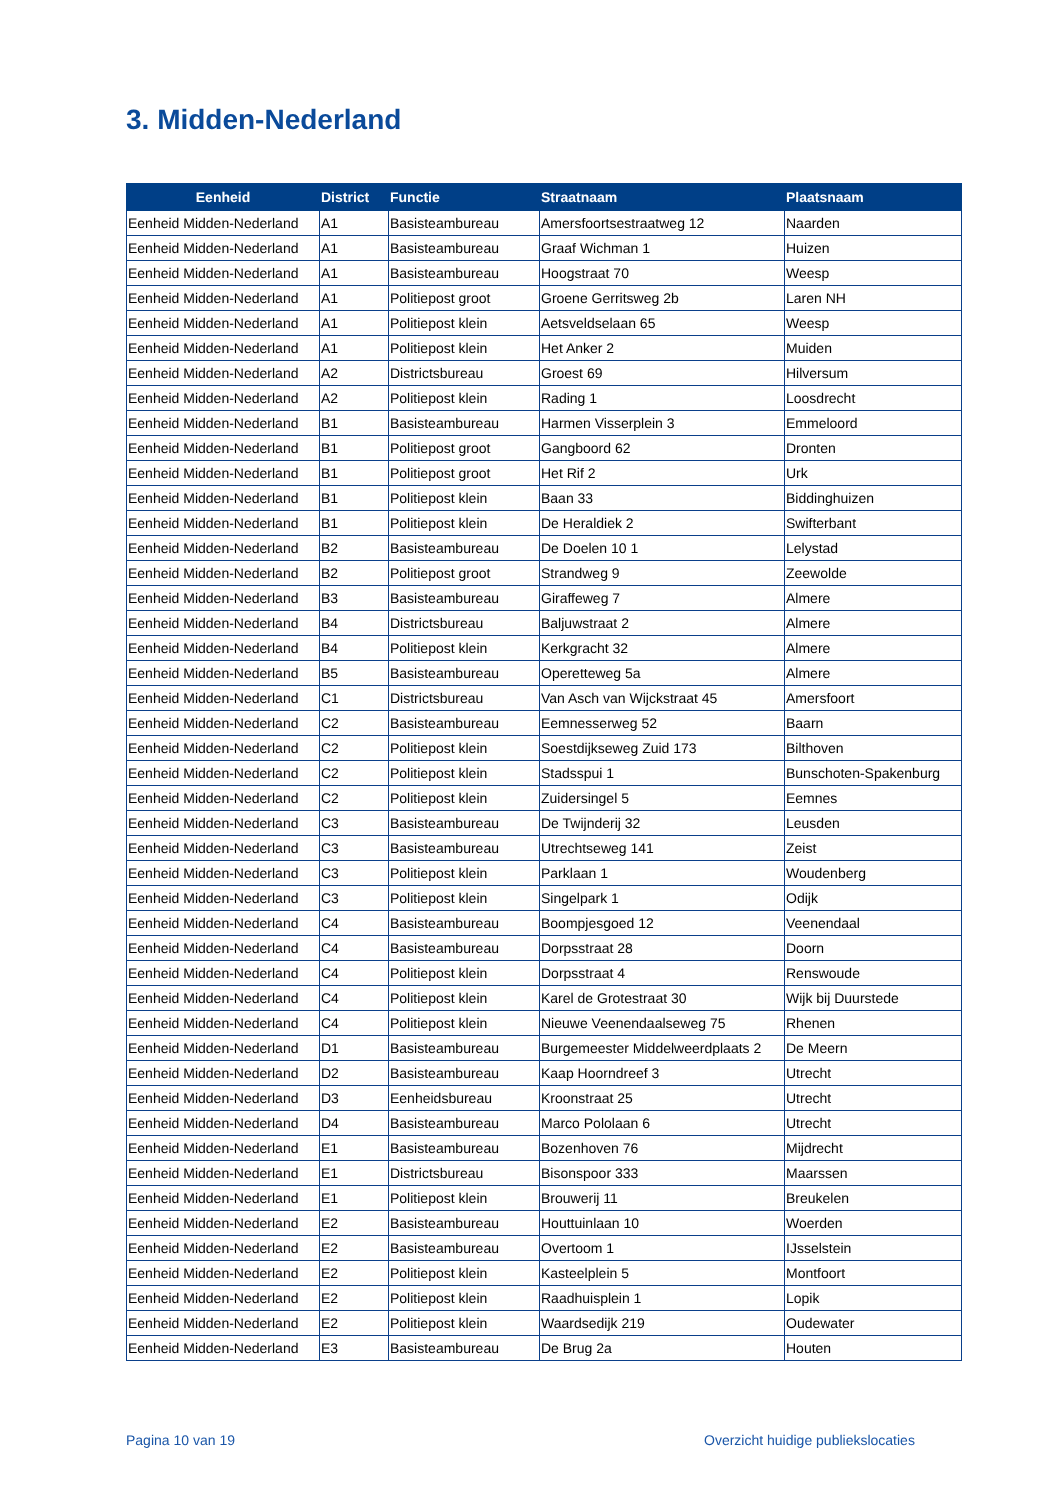3. Midden-Nederland
| Eenheid | District | Functie | Straatnaam | Plaatsnaam |
| --- | --- | --- | --- | --- |
| Eenheid Midden-Nederland | A1 | Basisteambureau | Amersfoortsestraatweg 12 | Naarden |
| Eenheid Midden-Nederland | A1 | Basisteambureau | Graaf Wichman 1 | Huizen |
| Eenheid Midden-Nederland | A1 | Basisteambureau | Hoogstraat 70 | Weesp |
| Eenheid Midden-Nederland | A1 | Politiepost groot | Groene Gerritsweg 2b | Laren NH |
| Eenheid Midden-Nederland | A1 | Politiepost klein | Aetsveldselaan 65 | Weesp |
| Eenheid Midden-Nederland | A1 | Politiepost klein | Het Anker 2 | Muiden |
| Eenheid Midden-Nederland | A2 | Districtsbureau | Groest 69 | Hilversum |
| Eenheid Midden-Nederland | A2 | Politiepost klein | Rading 1 | Loosdrecht |
| Eenheid Midden-Nederland | B1 | Basisteambureau | Harmen Visserplein 3 | Emmeloord |
| Eenheid Midden-Nederland | B1 | Politiepost groot | Gangboord 62 | Dronten |
| Eenheid Midden-Nederland | B1 | Politiepost groot | Het Rif 2 | Urk |
| Eenheid Midden-Nederland | B1 | Politiepost klein | Baan 33 | Biddinghuizen |
| Eenheid Midden-Nederland | B1 | Politiepost klein | De Heraldiek 2 | Swifterbant |
| Eenheid Midden-Nederland | B2 | Basisteambureau | De Doelen 10 1 | Lelystad |
| Eenheid Midden-Nederland | B2 | Politiepost groot | Strandweg 9 | Zeewolde |
| Eenheid Midden-Nederland | B3 | Basisteambureau | Giraffeweg 7 | Almere |
| Eenheid Midden-Nederland | B4 | Districtsbureau | Baljuwstraat 2 | Almere |
| Eenheid Midden-Nederland | B4 | Politiepost klein | Kerkgracht 32 | Almere |
| Eenheid Midden-Nederland | B5 | Basisteambureau | Operetteweg 5a | Almere |
| Eenheid Midden-Nederland | C1 | Districtsbureau | Van Asch van Wijckstraat 45 | Amersfoort |
| Eenheid Midden-Nederland | C2 | Basisteambureau | Eemnesserweg 52 | Baarn |
| Eenheid Midden-Nederland | C2 | Politiepost klein | Soestdijkseweg Zuid 173 | Bilthoven |
| Eenheid Midden-Nederland | C2 | Politiepost klein | Stadsspui 1 | Bunschoten-Spakenburg |
| Eenheid Midden-Nederland | C2 | Politiepost klein | Zuidersingel 5 | Eemnes |
| Eenheid Midden-Nederland | C3 | Basisteambureau | De Twijnderij 32 | Leusden |
| Eenheid Midden-Nederland | C3 | Basisteambureau | Utrechtseweg 141 | Zeist |
| Eenheid Midden-Nederland | C3 | Politiepost klein | Parklaan 1 | Woudenberg |
| Eenheid Midden-Nederland | C3 | Politiepost klein | Singelpark 1 | Odijk |
| Eenheid Midden-Nederland | C4 | Basisteambureau | Boompjesgoed 12 | Veenendaal |
| Eenheid Midden-Nederland | C4 | Basisteambureau | Dorpsstraat 28 | Doorn |
| Eenheid Midden-Nederland | C4 | Politiepost klein | Dorpsstraat 4 | Renswoude |
| Eenheid Midden-Nederland | C4 | Politiepost klein | Karel de Grotestraat 30 | Wijk bij Duurstede |
| Eenheid Midden-Nederland | C4 | Politiepost klein | Nieuwe Veenendaalseweg 75 | Rhenen |
| Eenheid Midden-Nederland | D1 | Basisteambureau | Burgemeester Middelweerdplaats 2 | De Meern |
| Eenheid Midden-Nederland | D2 | Basisteambureau | Kaap Hoorndreef 3 | Utrecht |
| Eenheid Midden-Nederland | D3 | Eenheidsbureau | Kroonstraat 25 | Utrecht |
| Eenheid Midden-Nederland | D4 | Basisteambureau | Marco Pololaan 6 | Utrecht |
| Eenheid Midden-Nederland | E1 | Basisteambureau | Bozenhoven 76 | Mijdrecht |
| Eenheid Midden-Nederland | E1 | Districtsbureau | Bisonspoor 333 | Maarssen |
| Eenheid Midden-Nederland | E1 | Politiepost klein | Brouwerij 11 | Breukelen |
| Eenheid Midden-Nederland | E2 | Basisteambureau | Houttuinlaan 10 | Woerden |
| Eenheid Midden-Nederland | E2 | Basisteambureau | Overtoom 1 | IJsselstein |
| Eenheid Midden-Nederland | E2 | Politiepost klein | Kasteelplein 5 | Montfoort |
| Eenheid Midden-Nederland | E2 | Politiepost klein | Raadhuisplein 1 | Lopik |
| Eenheid Midden-Nederland | E2 | Politiepost klein | Waardsedijk 219 | Oudewater |
| Eenheid Midden-Nederland | E3 | Basisteambureau | De Brug 2a | Houten |
Pagina 10 van 19
Overzicht huidige publiekslocaties